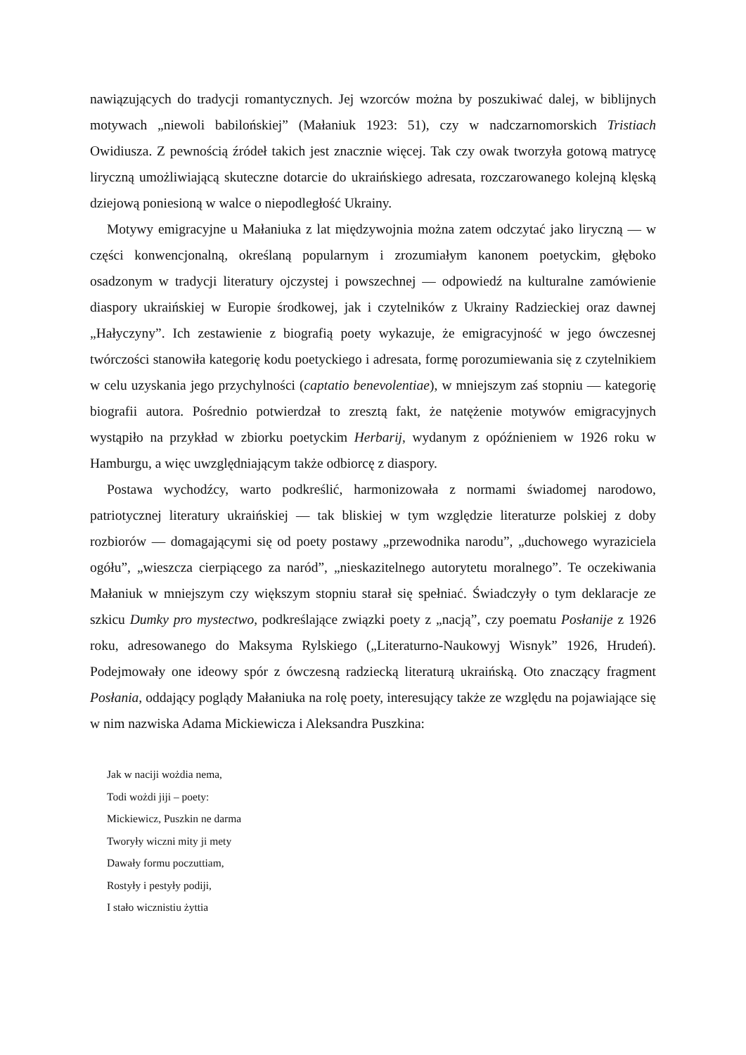nawiązujących do tradycji romantycznych. Jej wzorców można by poszukiwać dalej, w biblijnych motywach „niewoli babilońskiej” (Małaniuk 1923: 51), czy w nadczarnomorskich Tristiach Owidiusza. Z pewnością źródeł takich jest znacznie więcej. Tak czy owak tworzyła gotową matrycę liryczną umożliwiającą skuteczne dotarcie do ukraińskiego adresata, rozczarowanego kolejną klęską dziejową poniesioną w walce o niepodległość Ukrainy.
Motywy emigracyjne u Małaniuka z lat międzywojnia można zatem odczytać jako liryczną — w części konwencjonalną, określaną popularnym i zrozumiałym kanonem poetyckim, głęboko osadzonym w tradycji literatury ojczystej i powszechnej — odpowiedź na kulturalne zamówienie diaspory ukraińskiej w Europie środkowej, jak i czytelników z Ukrainy Radzieckiej oraz dawnej „Hałyczyny”. Ich zestawienie z biografią poety wykazuje, że emigracyjność w jego ówczesnej twórczości stanowiła kategorię kodu poetyckiego i adresata, formę porozumiewania się z czytelnikiem w celu uzyskania jego przychylności (captatio benevolentiae), w mniejszym zaś stopniu — kategorię biografii autora. Pośrednio potwierdzał to zresztą fakt, że natężenie motywów emigracyjnych wystąpiło na przykład w zbiorku poetyckim Herbarij, wydanym z opóźnieniem w 1926 roku w Hamburgu, a więc uwzględniającym także odbiorcę z diaspory.
Postawa wychodźcy, warto podkreślić, harmonizowała z normami świadomej narodowo, patriotycznej literatury ukraińskiej — tak bliskiej w tym względzie literaturze polskiej z doby rozbiorów — domagającymi się od poety postawy „przewodnika narodu”, „duchowego wyraziciela ogółu”, „wieszcza cierpiącego za naród”, „nieskazitelnego autorytetu moralnego”. Te oczekiwania Małaniuk w mniejszym czy większym stopniu starał się spełniać. Świadczyły o tym deklaracje ze szkicu Dumky pro mystectwo, podkreślające związki poety z „nacją”, czy poematu Posłanije z 1926 roku, adresowanego do Maksyma Rylskiego („Literaturno-Naukowyj Wisnyk” 1926, Hrudeń). Podejmowały one ideowy spór z ówczesną radziecką literaturą ukraińską. Oto znaczący fragment Posłania, oddający poglądy Małaniuka na rolę poety, interesujący także ze względu na pojawiające się w nim nazwiska Adama Mickiewicza i Aleksandra Puszkina:
Jak w naciji wożdia nema,
Todi wożdi jiji – poety:
Mickiewicz, Puszkin ne darma
Tworyły wiczni mity ji mety
Dawały formu poczuttiam,
Rostyły i pestyły podiji,
I stało wicznistiu żyttia